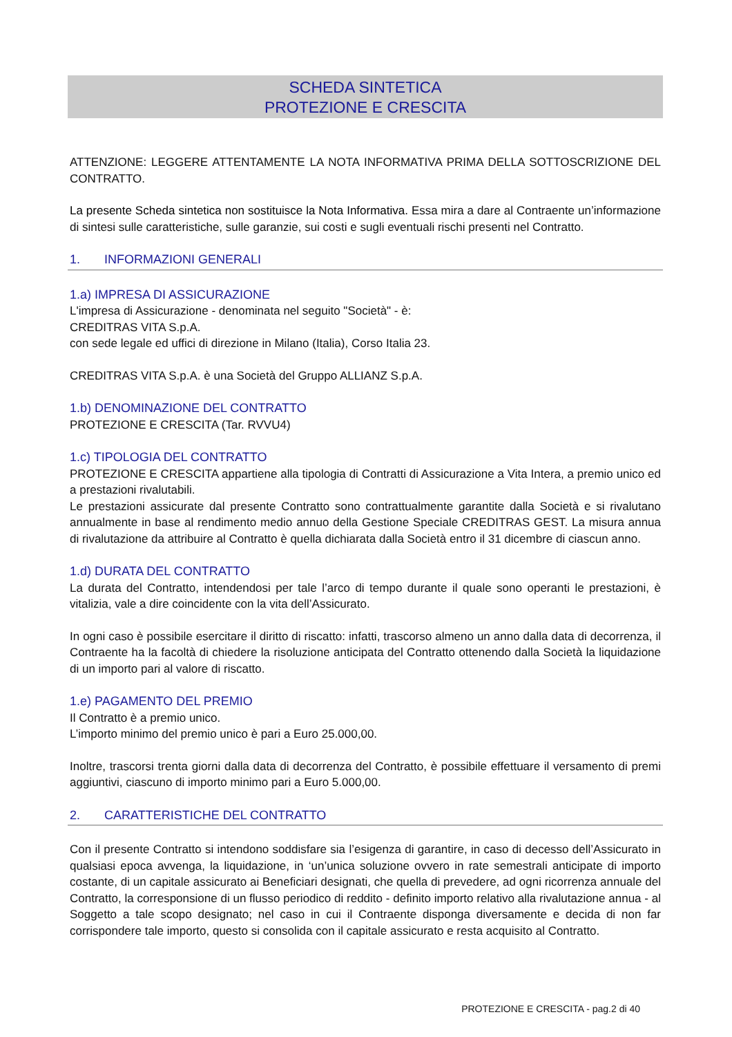SCHEDA SINTETICA
PROTEZIONE E CRESCITA
ATTENZIONE: LEGGERE ATTENTAMENTE LA NOTA INFORMATIVA PRIMA DELLA SOTTOSCRIZIONE DEL CONTRATTO.
La presente Scheda sintetica non sostituisce la Nota Informativa. Essa mira a dare al Contraente un’informazione di sintesi sulle caratteristiche, sulle garanzie, sui costi e sugli eventuali rischi presenti nel Contratto.
1. INFORMAZIONI GENERALI
1.a) IMPRESA DI ASSICURAZIONE
L'impresa di Assicurazione - denominata nel seguito "Società" - è:
CREDITRAS VITA S.p.A.
con sede legale ed uffici di direzione in Milano (Italia), Corso Italia 23.
CREDITRAS VITA S.p.A. è una Società del Gruppo ALLIANZ S.p.A.
1.b) DENOMINAZIONE DEL CONTRATTO
PROTEZIONE E CRESCITA (Tar. RVVU4)
1.c) TIPOLOGIA DEL CONTRATTO
PROTEZIONE E CRESCITA appartiene alla tipologia di Contratti di Assicurazione a Vita Intera, a premio unico ed a prestazioni rivalutabili.
Le prestazioni assicurate dal presente Contratto sono contrattualmente garantite dalla Società e si rivalutano annualmente in base al rendimento medio annuo della Gestione Speciale CREDITRAS GEST. La misura annua di rivalutazione da attribuire al Contratto è quella dichiarata dalla Società entro il 31 dicembre di ciascun anno.
1.d) DURATA DEL CONTRATTO
La durata del Contratto, intendendosi per tale l’arco di tempo durante il quale sono operanti le prestazioni, è vitalizia, vale a dire coincidente con la vita dell’Assicurato.
In ogni caso è possibile esercitare il diritto di riscatto: infatti, trascorso almeno un anno dalla data di decorrenza, il Contraente ha la facoltà di chiedere la risoluzione anticipata del Contratto ottenendo dalla Società la liquidazione di un importo pari al valore di riscatto.
1.e) PAGAMENTO DEL PREMIO
Il Contratto è a premio unico.
L’importo minimo del premio unico è pari a Euro 25.000,00.
Inoltre, trascorsi trenta giorni dalla data di decorrenza del Contratto, è possibile effettuare il versamento di premi aggiuntivi, ciascuno di importo minimo pari a Euro 5.000,00.
2. CARATTERISTICHE DEL CONTRATTO
Con il presente Contratto si intendono soddisfare sia l’esigenza di garantire, in caso di decesso dell’Assicurato in qualsiasi epoca avvenga, la liquidazione, in ‘un’unica soluzione ovvero in rate semestrali anticipate di importo costante, di un capitale assicurato ai Beneficiari designati, che quella di prevedere, ad ogni ricorrenza annuale del Contratto, la corresponsione di un flusso periodico di reddito - definito importo relativo alla rivalutazione annua - al Soggetto a tale scopo designato; nel caso in cui il Contraente disponga diversamente e decida di non far corrispondere tale importo, questo si consolida con il capitale assicurato e resta acquisito al Contratto.
PROTEZIONE E CRESCITA - pag.2 di 40